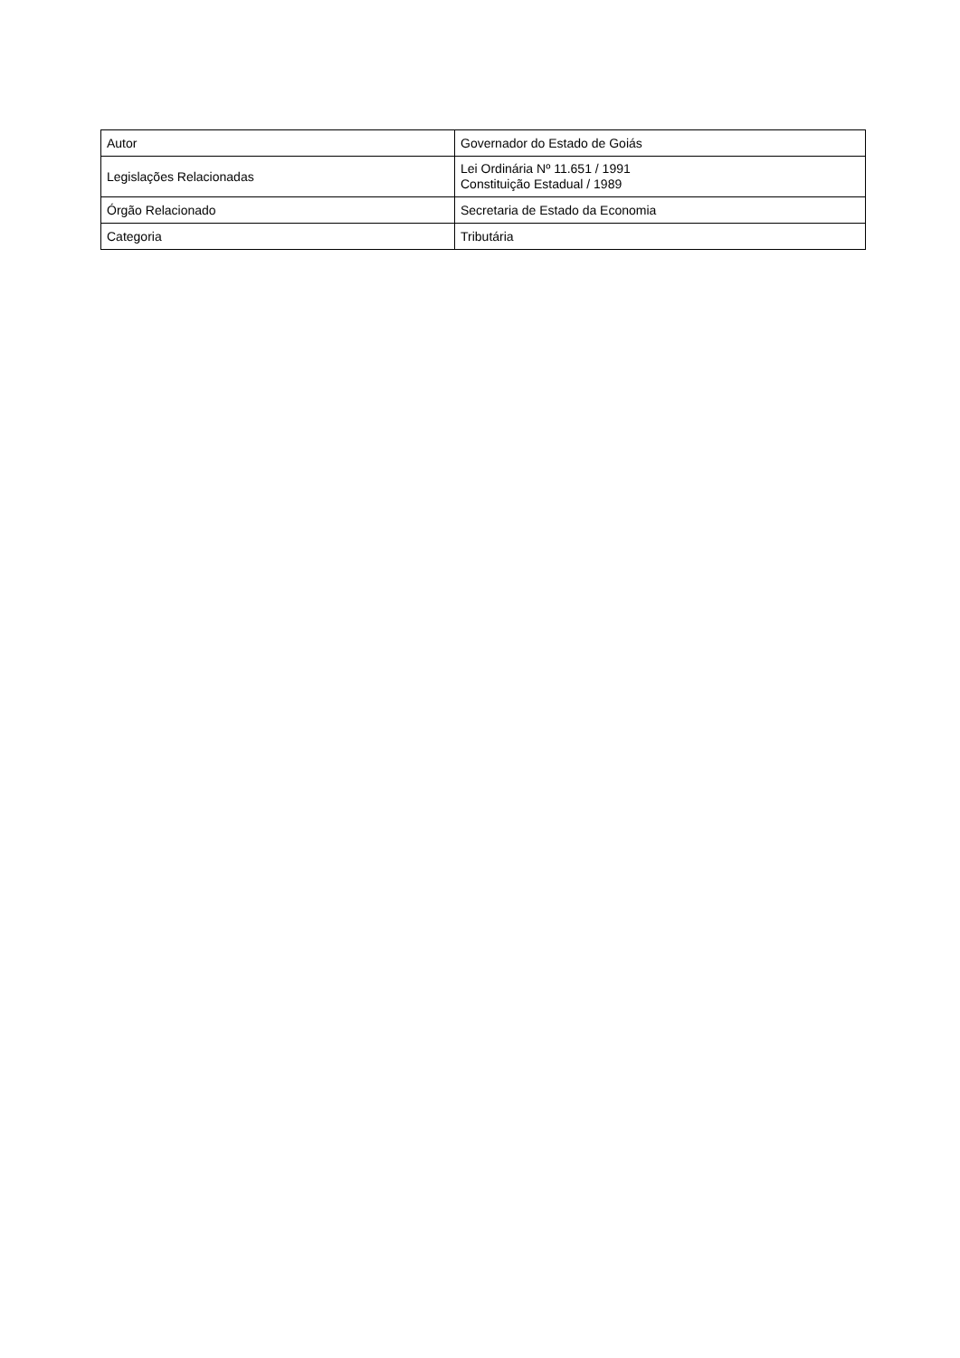| Autor | Governador do Estado de Goiás |
| Legislações Relacionadas | Lei Ordinária Nº 11.651 / 1991 Constituição Estadual / 1989 |
| Órgão Relacionado | Secretaria de Estado da Economia |
| Categoria | Tributária |